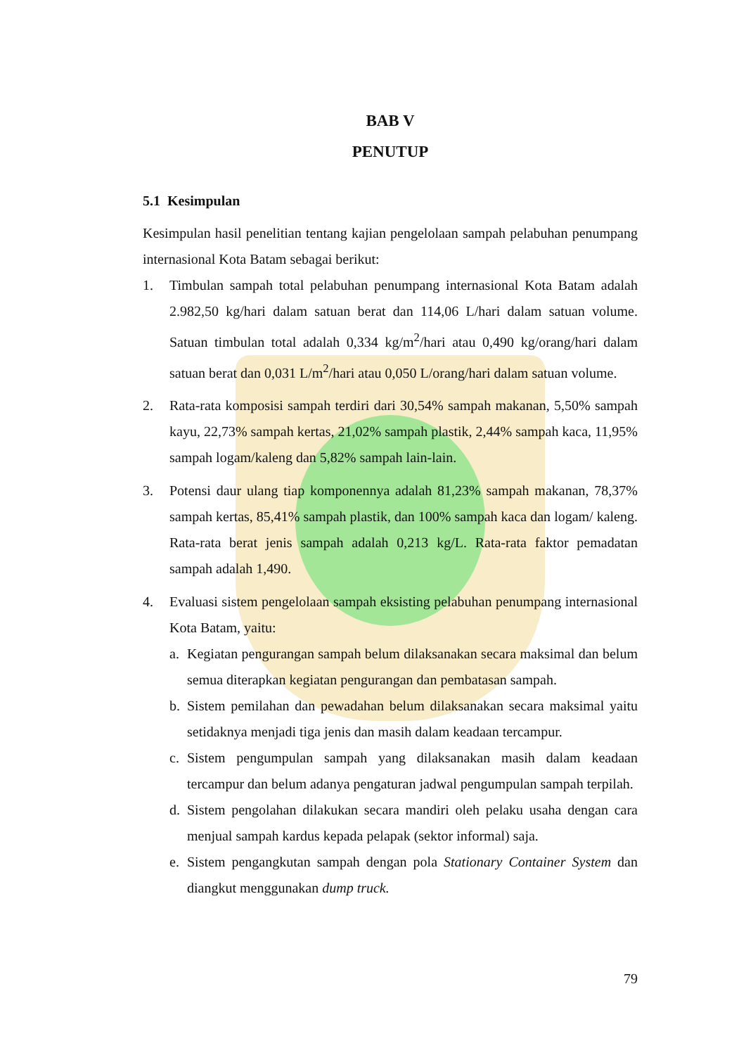BAB V
PENUTUP
5.1 Kesimpulan
Kesimpulan hasil penelitian tentang kajian pengelolaan sampah pelabuhan penumpang internasional Kota Batam sebagai berikut:
1. Timbulan sampah total pelabuhan penumpang internasional Kota Batam adalah 2.982,50 kg/hari dalam satuan berat dan 114,06 L/hari dalam satuan volume. Satuan timbulan total adalah 0,334 kg/m<sup>2</sup>/hari atau 0,490 kg/orang/hari dalam satuan berat dan 0,031 L/m<sup>2</sup>/hari atau 0,050 L/orang/hari dalam satuan volume.
2. Rata-rata komposisi sampah terdiri dari 30,54% sampah makanan, 5,50% sampah kayu, 22,73% sampah kertas, 21,02% sampah plastik, 2,44% sampah kaca, 11,95% sampah logam/kaleng dan 5,82% sampah lain-lain.
3. Potensi daur ulang tiap komponennya adalah 81,23% sampah makanan, 78,37% sampah kertas, 85,41% sampah plastik, dan 100% sampah kaca dan logam/ kaleng. Rata-rata berat jenis sampah adalah 0,213 kg/L. Rata-rata faktor pemadatan sampah adalah 1,490.
4. Evaluasi sistem pengelolaan sampah eksisting pelabuhan penumpang internasional Kota Batam, yaitu:
a. Kegiatan pengurangan sampah belum dilaksanakan secara maksimal dan belum semua diterapkan kegiatan pengurangan dan pembatasan sampah.
b. Sistem pemilahan dan pewadahan belum dilaksanakan secara maksimal yaitu setidaknya menjadi tiga jenis dan masih dalam keadaan tercampur.
c. Sistem pengumpulan sampah yang dilaksanakan masih dalam keadaan tercampur dan belum adanya pengaturan jadwal pengumpulan sampah terpilah.
d. Sistem pengolahan dilakukan secara mandiri oleh pelaku usaha dengan cara menjual sampah kardus kepada pelapak (sektor informal) saja.
e. Sistem pengangkutan sampah dengan pola Stationary Container System dan diangkut menggunakan dump truck.
79